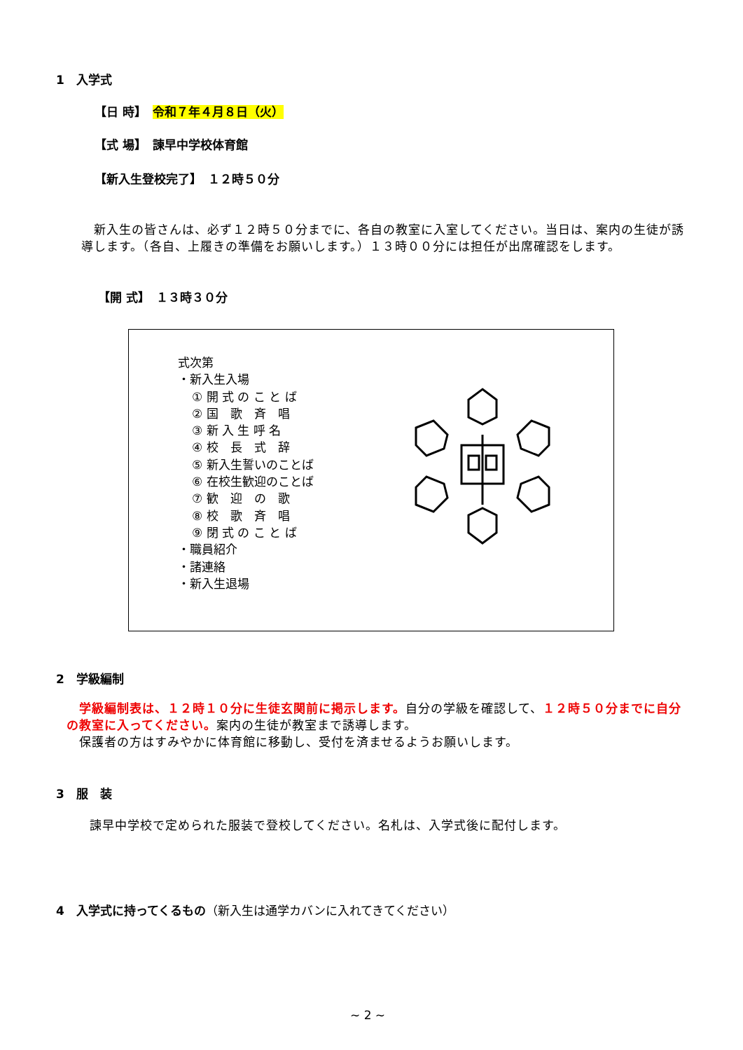1　入学式
【日 時】　令和７年４月８日（火）
【式 場】　諫早中学校体育館
【新入生登校完了】　１２時５０分
　新入生の皆さんは、必ず１２時５０分までに、各自の教室に入室してください。当日は、案内の生徒が誘導します。（各自、上履きの準備をお願いします。）１３時００分には担任が出席確認をします。
【開 式】　１３時３０分
式次第
・新入生入場
① 開 式 の こ と ば
② 国　歌　斉　唱
③ 新 入 生 呼 名
④ 校　長　式　辞
⑤ 新入生誓いのことば
⑥ 在校生歓迎のことば
⑦ 歓　迎　の　歌
⑧ 校　歌　斉　唱
⑨ 閉 式 の こ と ば
・職員紹介
・諸連絡
・新入生退場
2　学級編制
　学級編制表は、１２時１０分に生徒玄関前に掲示します。自分の学級を確認して、１２時５０分までに自分の教室に入ってください。案内の生徒が教室まで誘導します。
　保護者の方はすみやかに体育館に移動し、受付を済ませるようお願いします。
3　服　装
諫早中学校で定められた服装で登校してください。名札は、入学式後に配付します。
4　入学式に持ってくるもの（新入生は通学カバンに入れてきてください）
~ 2 ~